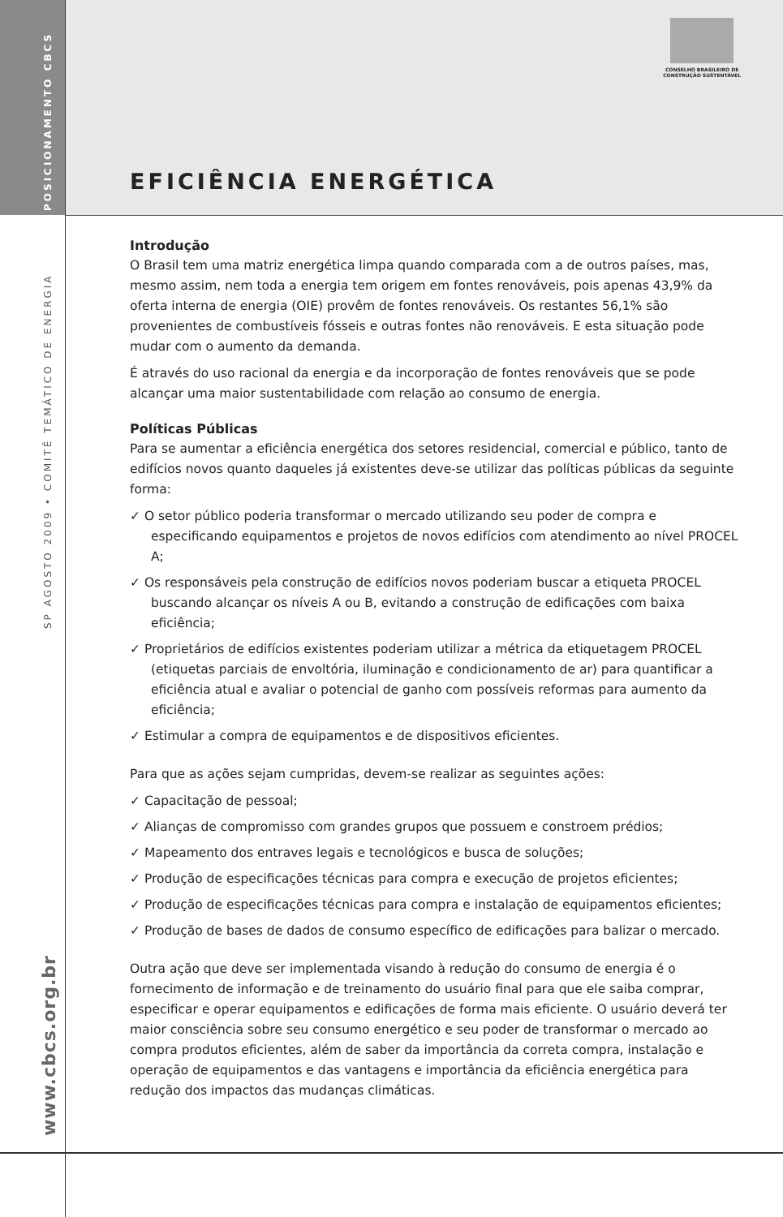POSICIONAMENTO CBCS
SP AGOSTO 2009 • COMITÊ TEMÁTICO DE ENERGIA
www.cbcs.org.br
CONSELHO BRASILEIRO DE
CONSTRUÇÃO SUSTENTÁVEL
EFICIÊNCIA ENERGÉTICA
Introdução
O Brasil tem uma matriz energética limpa quando comparada com a de outros países, mas, mesmo assim, nem toda a energia tem origem em fontes renováveis, pois apenas 43,9% da oferta interna de energia (OIE) provêm de fontes renováveis. Os restantes 56,1% são provenientes de combustíveis fósseis e outras fontes não renováveis. E esta situação pode mudar com o aumento da demanda.
É através do uso racional da energia e da incorporação de fontes renováveis que se pode alcançar uma maior sustentabilidade com relação ao consumo de energia.
Políticas Públicas
Para se aumentar a eficiência energética dos setores residencial, comercial e público, tanto de edifícios novos quanto daqueles já existentes deve-se utilizar das políticas públicas da seguinte forma:
✓ O setor público poderia transformar o mercado utilizando seu poder de compra e especificando equipamentos e projetos de novos edifícios com atendimento ao nível PROCEL A;
✓ Os responsáveis pela construção de edifícios novos poderiam buscar a etiqueta PROCEL buscando alcançar os níveis A ou B, evitando a construção de edificações com baixa eficiência;
✓ Proprietários de edifícios existentes poderiam utilizar a métrica da etiquetagem PROCEL (etiquetas parciais de envoltória, iluminação e condicionamento de ar) para quantificar a eficiência atual e avaliar o potencial de ganho com possíveis reformas para aumento da eficiência;
✓ Estimular a compra de equipamentos e de dispositivos eficientes.
Para que as ações sejam cumpridas, devem-se realizar as seguintes ações:
✓ Capacitação de pessoal;
✓ Alianças de compromisso com grandes grupos que possuem e constroem prédios;
✓ Mapeamento dos entraves legais e tecnológicos e busca de soluções;
✓ Produção de especificações técnicas para compra e execução de projetos eficientes;
✓ Produção de especificações técnicas para compra e instalação de equipamentos eficientes;
✓ Produção de bases de dados de consumo específico de edificações para balizar o mercado.
Outra ação que deve ser implementada visando à redução do consumo de energia é o fornecimento de informação e de treinamento do usuário final para que ele saiba comprar, especificar e operar equipamentos e edificações de forma mais eficiente. O usuário deverá ter maior consciência sobre seu consumo energético e seu poder de transformar o mercado ao compra produtos eficientes, além de saber da importância da correta compra, instalação e operação de equipamentos e das vantagens e importância da eficiência energética para redução dos impactos das mudanças climáticas.